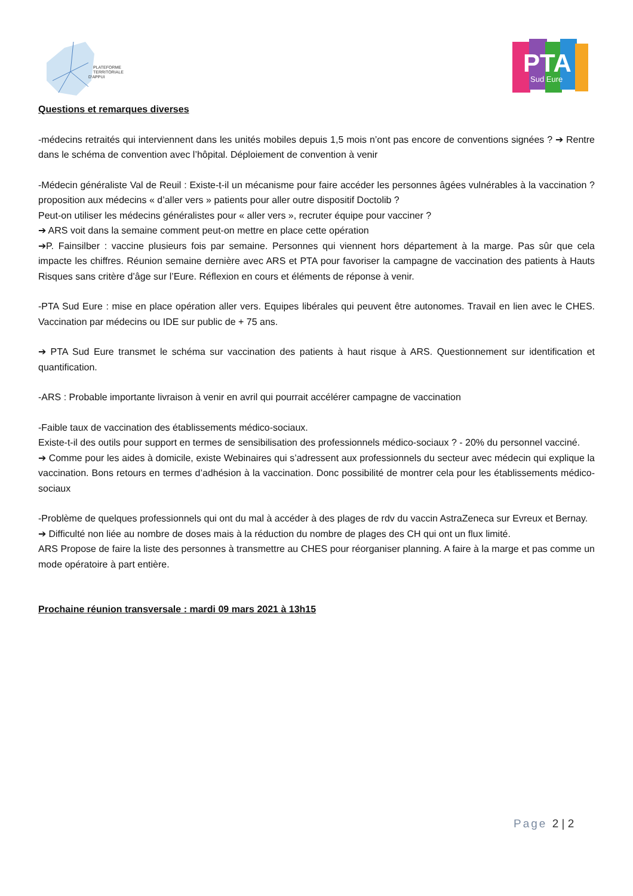PLATEFORME
TERRITORIALE
D'APPUI
PTA
Sud Eure
Questions et remarques diverses
-médecins retraités qui interviennent dans les unités mobiles depuis 1,5 mois n’ont pas encore de conventions signées ? ➔ Rentre dans le schéma de convention avec l’hôpital. Déploiement de convention à venir
-Médecin généraliste Val de Reuil : Existe-t-il un mécanisme pour faire accéder les personnes âgées vulnérables à la vaccination ? proposition aux médecins « d’aller vers » patients pour aller outre dispositif Doctolib ?
Peut-on utiliser les médecins généralistes pour « aller vers », recruter équipe pour vacciner ?
➔ ARS voit dans la semaine comment peut-on mettre en place cette opération
➔P. Fainsilber : vaccine plusieurs fois par semaine. Personnes qui viennent hors département à la marge. Pas sûr que cela impacte les chiffres. Réunion semaine dernière avec ARS et PTA pour favoriser la campagne de vaccination des patients à Hauts Risques sans critère d’âge sur l’Eure. Réflexion en cours et éléments de réponse à venir.
-PTA Sud Eure : mise en place opération aller vers. Equipes libérales qui peuvent être autonomes. Travail en lien avec le CHES. Vaccination par médecins ou IDE sur public de + 75 ans.
➔ PTA Sud Eure transmet le schéma sur vaccination des patients à haut risque à ARS. Questionnement sur identification et quantification.
-ARS : Probable importante livraison à venir en avril qui pourrait accélérer campagne de vaccination
-Faible taux de vaccination des établissements médico-sociaux.
Existe-t-il des outils pour support en termes de sensibilisation des professionnels médico-sociaux ? - 20% du personnel vacciné.
➔ Comme pour les aides à domicile, existe Webinaires qui s’adressent aux professionnels du secteur avec médecin qui explique la vaccination. Bons retours en termes d’adhésion à la vaccination. Donc possibilité de montrer cela pour les établissements médico-sociaux
-Problème de quelques professionnels qui ont du mal à accéder à des plages de rdv du vaccin AstraZeneca sur Evreux et Bernay.
➔ Difficulté non liée au nombre de doses mais à la réduction du nombre de plages des CH qui ont un flux limité.
ARS Propose de faire la liste des personnes à transmettre au CHES pour réorganiser planning. A faire à la marge et pas comme un mode opératoire à part entière.
Prochaine réunion transversale : mardi 09 mars 2021 à 13h15
Page 2 | 2